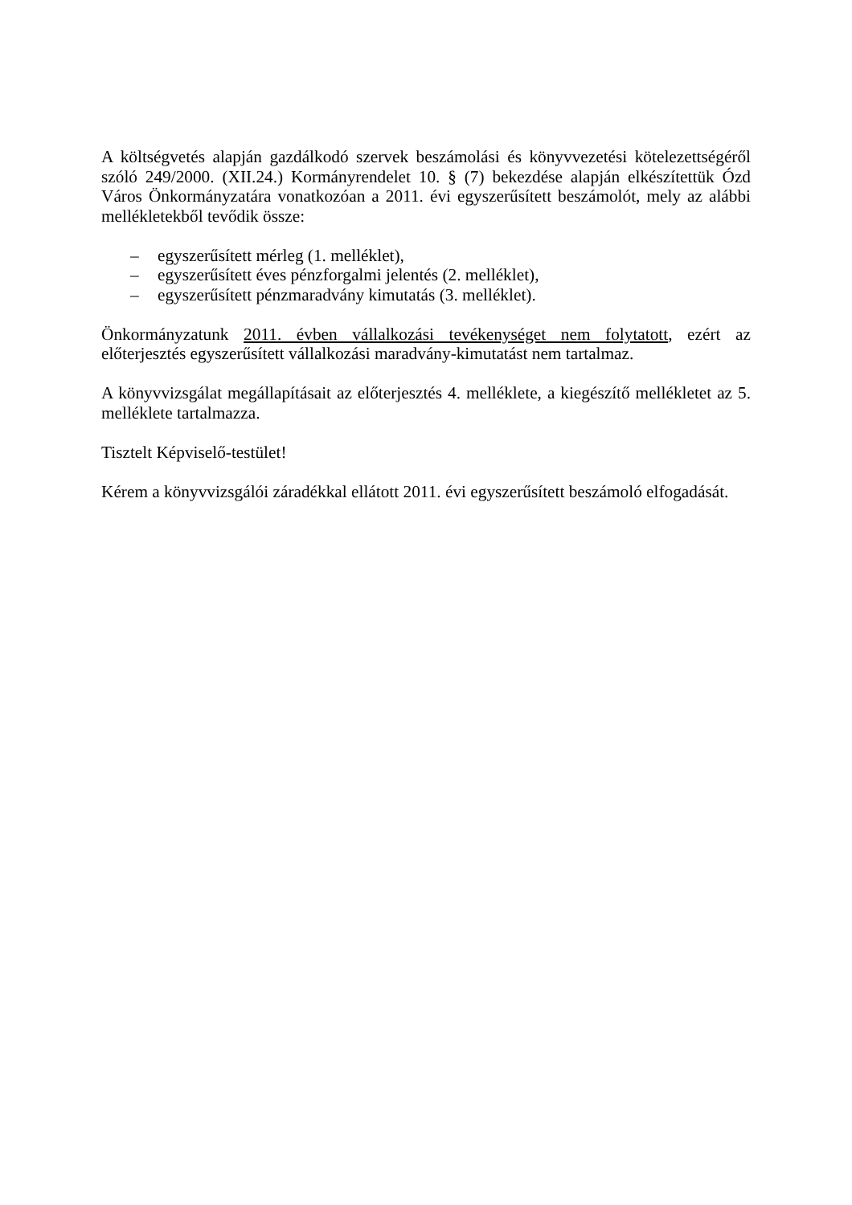A költségvetés alapján gazdálkodó szervek beszámolási és könyvvezetési kötelezettségéről szóló 249/2000. (XII.24.) Kormányrendelet 10. § (7) bekezdése alapján elkészítettük Ózd Város Önkormányzatára vonatkozóan a 2011. évi egyszerűsített beszámolót, mely az alábbi mellékletekből tevődik össze:
– egyszerűsített mérleg (1. melléklet),
– egyszerűsített éves pénzforgalmi jelentés (2. melléklet),
– egyszerűsített pénzmaradvány kimutatás (3. melléklet).
Önkormányzatunk 2011. évben vállalkozási tevékenységet nem folytatott, ezért az előterjesztés egyszerűsített vállalkozási maradvány-kimutatást nem tartalmaz.
A könyvvizsgálat megállapításait az előterjesztés 4. melléklete, a kiegészítő mellékletet az 5. melléklete tartalmazza.
Tisztelt Képviselő-testület!
Kérem a könyvvizsgálói záradékkal ellátott 2011. évi egyszerűsített beszámoló elfogadását.